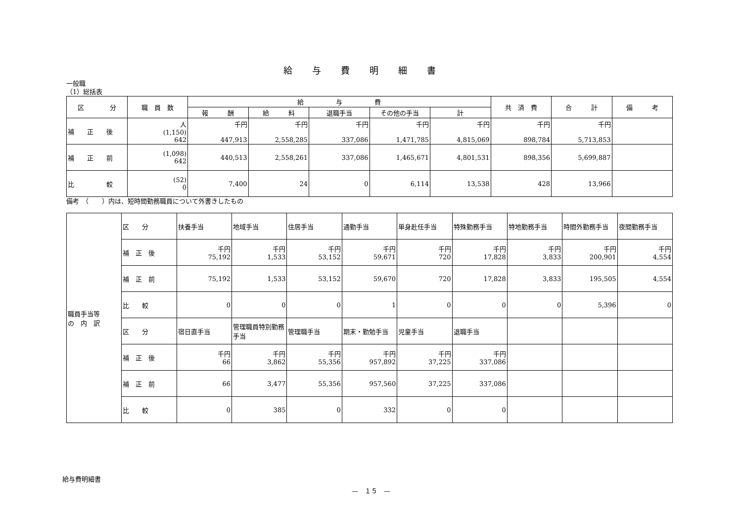給与費明細書
一般職
（1）総括表
| 区 分 | 職 員 数 | 給 与 費 | | | | | 共 済 費 | 合 計 | 備 考 |
| --- | --- | --- | --- | --- | --- | --- | --- | --- | --- |
| | | 報 酬 | 給 料 | 退職手当 | その他の手当 | 計 | | | |
| 補 正 後 | 人 (1,150) 642 | 千円 447,913 | 千円 2,558,285 | 千円 337,086 | 千円 1,471,785 | 千円 4,815,069 | 千円 898,784 | 千円 5,713,853 | |
| 補 正 前 | (1,098) 642 | 440,513 | 2,558,261 | 337,086 | 1,465,671 | 4,801,531 | 898,356 | 5,699,887 | |
| 比 較 | (52) 0 | 7,400 | 24 | 0 | 6,114 | 13,538 | 428 | 13,966 | |
備考　（　　）内は、短時間勤務職員について外書きしたもの
| 職員手当等 の 内 訳 | 区 分 | 扶養手当 | 地域手当 | 住居手当 | 通勤手当 | 単身赴任手当 | 特殊勤務手当 | 特地勤務手当 | 時間外勤務手当 | 夜間勤務手当 |
| | 補 正 後 | 千円 75,192 | 千円 1,533 | 千円 53,152 | 千円 59,671 | 千円 720 | 千円 17,828 | 千円 3,833 | 千円 200,901 | 千円 4,554 |
| | 補 正 前 | 75,192 | 1,533 | 53,152 | 59,670 | 720 | 17,828 | 3,833 | 195,505 | 4,554 |
| | 比 較 | 0 | 0 | 0 | 1 | 0 | 0 | 0 | 5,396 | 0 |
| | 区 分 | 宿日直手当 | 管理職員特別勤務手当 | 管理職手当 | 期末・勤勉手当 | 児童手当 | 退職手当 | | | |
| | 補 正 後 | 千円 66 | 千円 3,862 | 千円 55,356 | 千円 957,892 | 千円 37,225 | 千円 337,086 | | | |
| | 補 正 前 | 66 | 3,477 | 55,356 | 957,560 | 37,225 | 337,086 | | | |
| | 比 較 | 0 | 385 | 0 | 332 | 0 | 0 | | | |
給与費明細書
—　１５　—